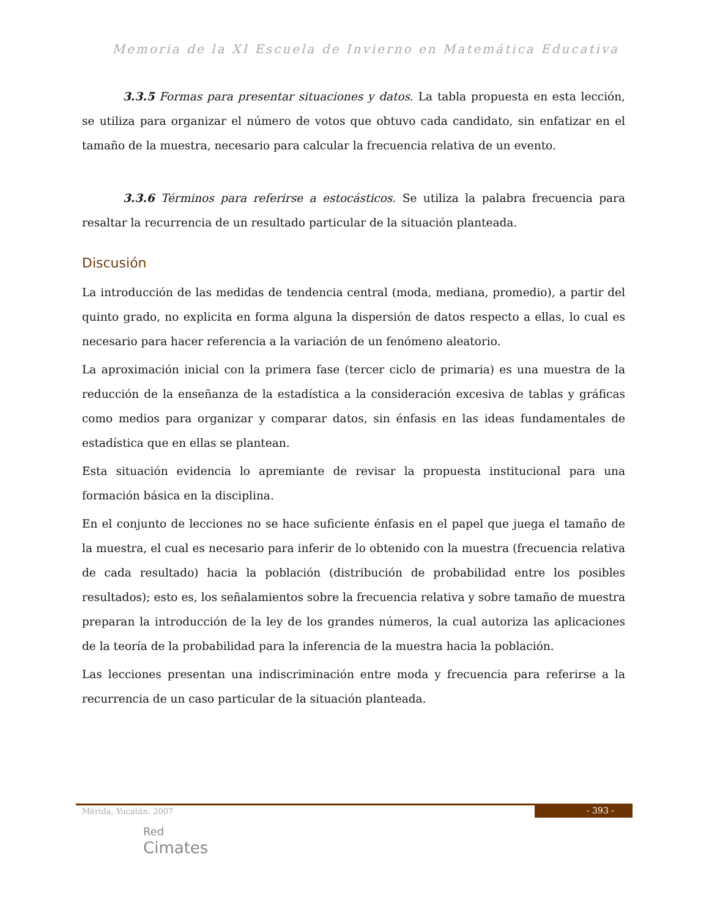Memoria de la XI Escuela de Invierno en Matemática Educativa
3.3.5 Formas para presentar situaciones y datos. La tabla propuesta en esta lección, se utiliza para organizar el número de votos que obtuvo cada candidato, sin enfatizar en el tamaño de la muestra, necesario para calcular la frecuencia relativa de un evento.
3.3.6 Términos para referirse a estocásticos. Se utiliza la palabra frecuencia para resaltar la recurrencia de un resultado particular de la situación planteada.
Discusión
La introducción de las medidas de tendencia central (moda, mediana, promedio), a partir del quinto grado, no explicita en forma alguna la dispersión de datos respecto a ellas, lo cual es necesario para hacer referencia a la variación de un fenómeno aleatorio.
La aproximación inicial con la primera fase (tercer ciclo de primaria) es una muestra de la reducción de la enseñanza de la estadística a la consideración excesiva de tablas y gráficas como medios para organizar y comparar datos, sin énfasis en las ideas fundamentales de estadística que en ellas se plantean.
Esta situación evidencia lo apremiante de revisar la propuesta institucional para una formación básica en la disciplina.
En el conjunto de lecciones no se hace suficiente énfasis en el papel que juega el tamaño de la muestra, el cual es necesario para inferir de lo obtenido con la muestra (frecuencia relativa de cada resultado) hacia la población (distribución de probabilidad entre los posibles resultados); esto es, los señalamientos sobre la frecuencia relativa y sobre tamaño de muestra preparan la introducción de la ley de los grandes números, la cual autoriza las aplicaciones de la teoría de la probabilidad para la inferencia de la muestra hacia la población.
Las lecciones presentan una indiscriminación entre moda y frecuencia para referirse a la recurrencia de un caso particular de la situación planteada.
- 393 -
Mérida, Yucatán. 2007
Red
Cimates